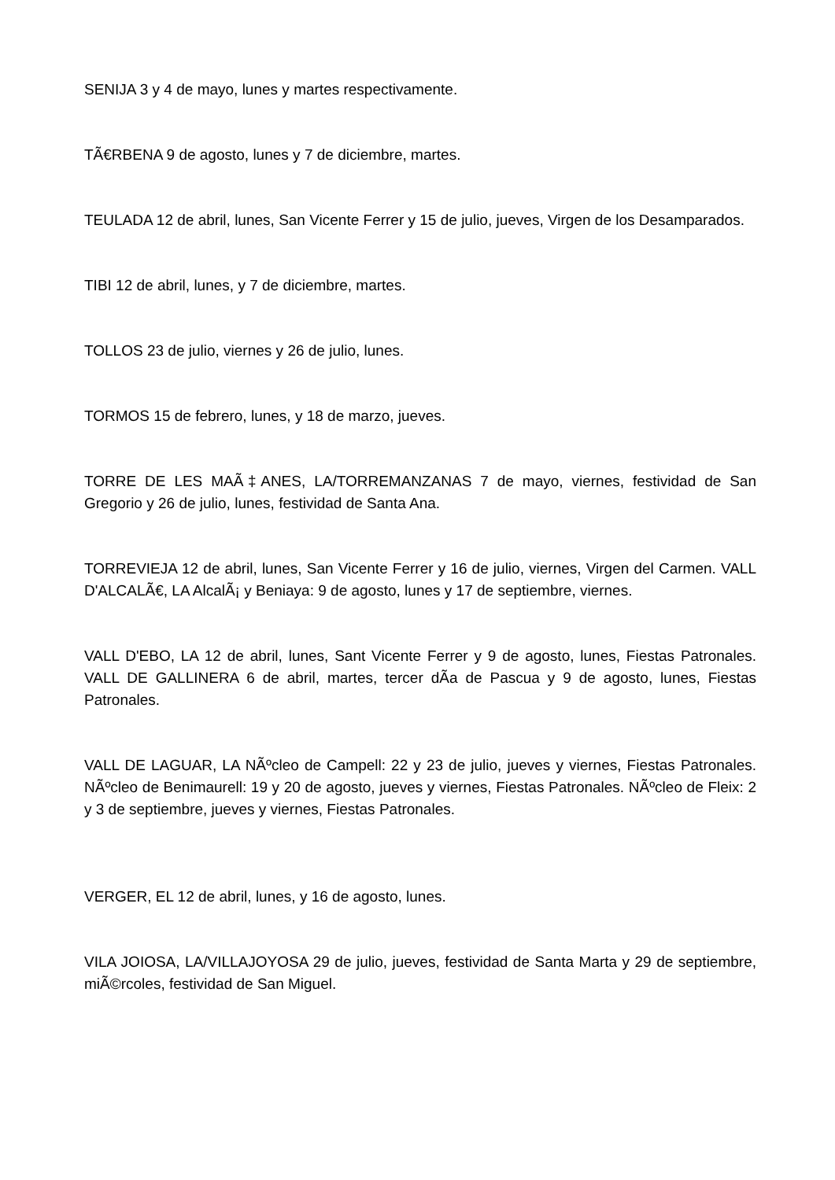SENIJA 3 y 4 de mayo, lunes y martes respectivamente.
TÃ€RBENA 9 de agosto, lunes y 7 de diciembre, martes.
TEULADA 12 de abril, lunes, San Vicente Ferrer y 15 de julio, jueves, Virgen de los Desamparados.
TIBI 12 de abril, lunes, y 7 de diciembre, martes.
TOLLOS 23 de julio, viernes y 26 de julio, lunes.
TORMOS 15 de febrero, lunes, y 18 de marzo, jueves.
TORRE DE LES MAÃ‡ANES, LA/TORREMANZANAS 7 de mayo, viernes, festividad de San Gregorio y 26 de julio, lunes, festividad de Santa Ana.
TORREVIEJA 12 de abril, lunes, San Vicente Ferrer y 16 de julio, viernes, Virgen del Carmen. VALL D'ALCALÃ€, LA AlcalÃ¡ y Beniaya: 9 de agosto, lunes y 17 de septiembre, viernes.
VALL D'EBO, LA 12 de abril, lunes, Sant Vicente Ferrer y 9 de agosto, lunes, Fiestas Patronales. VALL DE GALLINERA 6 de abril, martes, tercer dÃ­a de Pascua y 9 de agosto, lunes, Fiestas Patronales.
VALL DE LAGUAR, LA NÃºcleo de Campell: 22 y 23 de julio, jueves y viernes, Fiestas Patronales. NÃºcleo de Benimaurell: 19 y 20 de agosto, jueves y viernes, Fiestas Patronales. NÃºcleo de Fleix: 2 y 3 de septiembre, jueves y viernes, Fiestas Patronales.
VERGER, EL 12 de abril, lunes, y 16 de agosto, lunes.
VILA JOIOSA, LA/VILLAJOYOSA 29 de julio, jueves, festividad de Santa Marta y 29 de septiembre, miÃ©rcoles, festividad de San Miguel.